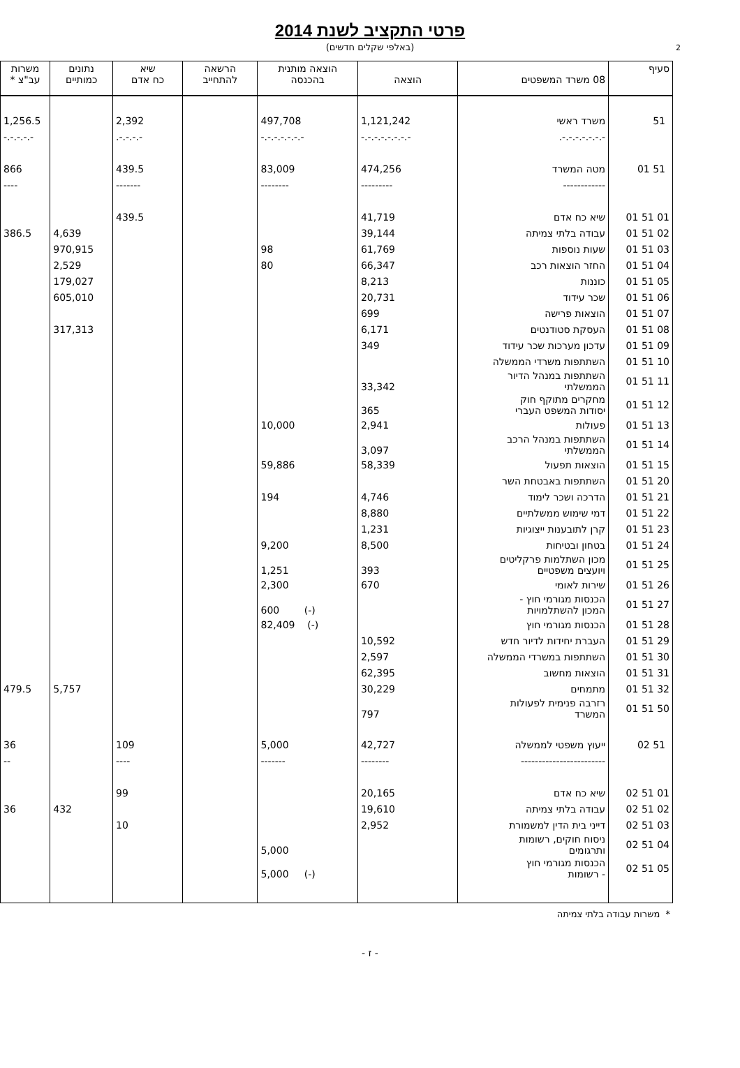2
פרטי התקציב לשנת 2014
(באלפי שקלים חדשים)
| סעיף | 08 משרד המשפטים | הוצאה | הוצאה מותנית בהכנסה | הרשאה להתחייב | שיא כח אדם | נתונים כמותיים | משרות עב"צ * |
| --- | --- | --- | --- | --- | --- | --- | --- |
| 51 | משרד ראשי | 1,121,242 | 497,708 | | 2,392 | | 1,256.5 |
| | -.-.-.-.-.-.-. | -.-.-.-.-.-.-.- | -.-.-.-.-.-.- | | -.-.-.-. | | -.-.-.-.- |
| 51 01 | מטה המשרד | 474,256 | 83,009 | | 439.5 | | 866 |
| | ------------ | --------- | -------- | | ------- | | ---- |
| 01 51 01 | שיא כח אדם | 41,719 | | | 439.5 | | |
| 02 51 01 | עבודה בלתי צמיתה | 39,144 | | | | 4,639 | 386.5 |
| 03 51 01 | שעות נוספות | 61,769 | 98 | | | 970,915 | |
| 04 51 01 | החזר הוצאות רכב | 66,347 | 80 | | | 2,529 | |
| 05 51 01 | כוננות | 8,213 | | | | 179,027 | |
| 06 51 01 | שכר עידוד | 20,731 | | | | 605,010 | |
| 07 51 01 | הוצאות פרישה | 699 | | | | | |
| 08 51 01 | העסקת סטודנטים | 6,171 | | | | 317,313 | |
| 09 51 01 | עדכון מערכות שכר עידוד | 349 | | | | | |
| 10 51 01 | השתתפות משרדי הממשלה | | | | | | |
| 11 51 01 | השתתפות במנהל הדיור הממשלתי | 33,342 | | | | | |
| 12 51 01 | מחקרים מתוקף חוק יסודות המשפט העברי | 365 | | | | | |
| 13 51 01 | פעולות | 2,941 | 10,000 | | | | |
| 14 51 01 | השתתפות במנהל הרכב הממשלתי | 3,097 | | | | | |
| 15 51 01 | הוצאות תפעול | 58,339 | 59,886 | | | | |
| 20 51 01 | השתתפות באבטחת השר | | | | | | |
| 21 51 01 | הדרכה ושכר לימוד | 4,746 | 194 | | | | |
| 22 51 01 | דמי שימוש ממשלתיים | 8,880 | | | | | |
| 23 51 01 | קרן לתובענות ייצוגיות | 1,231 | | | | | |
| 24 51 01 | בטחון ובטיחות | 8,500 | 9,200 | | | | |
| 25 51 01 | מכון השתלמות פרקליטים ויועצים משפטיים | 393 | 1,251 | | | | |
| 26 51 01 | שירות לאומי | 670 | 2,300 | | | | |
| 27 51 01 | הכנסות מגורמי חוץ - המכון להשתלמויות | | (-) 600 | | | | |
| 28 51 01 | הכנסות מגורמי חוץ | | (-) 82,409 | | | | |
| 29 51 01 | העברת יחידות לדיור חדש | 10,592 | | | | | |
| 30 51 01 | השתתפות במשרדי הממשלה | 2,597 | | | | | |
| 31 51 01 | הוצאות מחשוב | 62,395 | | | | | |
| 32 51 01 | מתמחים | 30,229 | | | | 5,757 | 479.5 |
| 50 51 01 | רזרבה פנימית לפעולות המשרד | 797 | | | | | |
| 51 02 | ייעוץ משפטי לממשלה | 42,727 | 5,000 | | 109 | | 36 |
| | ------------------------ | -------- | ------- | | ---- | | -- |
| 01 51 02 | שיא כח אדם | 20,165 | | | 99 | | |
| 02 51 02 | עבודה בלתי צמיתה | 19,610 | | | | 432 | 36 |
| 03 51 02 | דייני בית הדין למשמורת | 2,952 | | | 10 | | |
| 04 51 02 | ניסוח חוקים, רשומות ותרגומים | | 5,000 | | | | |
| 05 51 02 | הכנסות מגורמי חוץ - רשומות | | (-) 5,000 | | | | |
* משרות עבודה בלתי צמיתה
- ז -